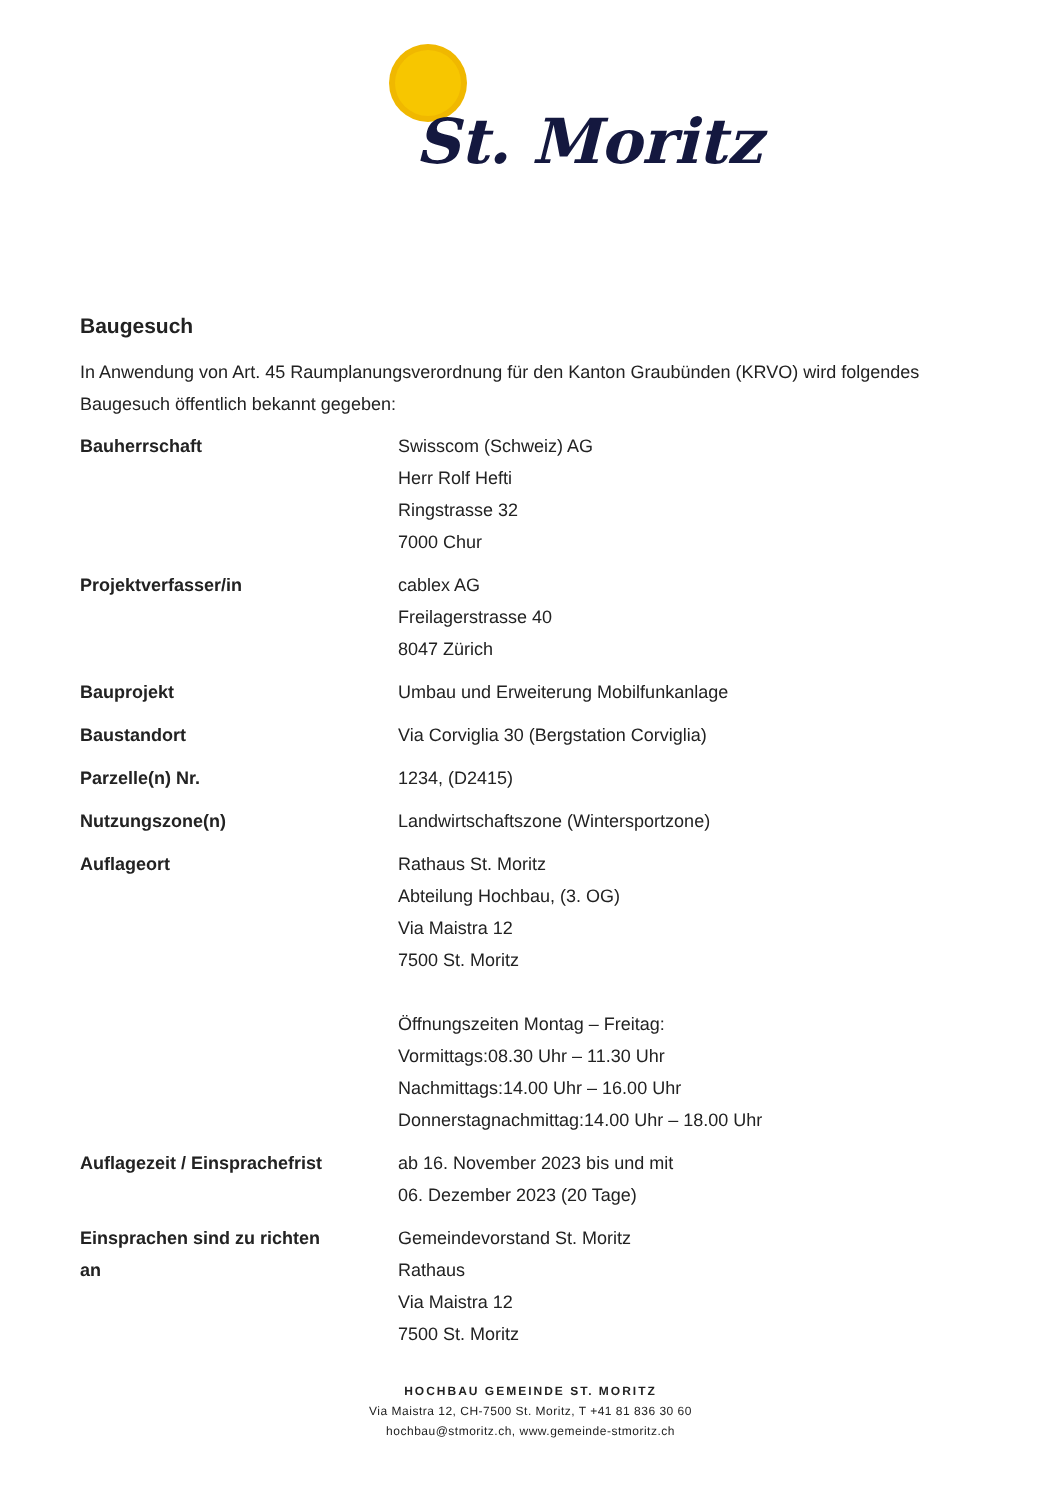St. Moritz
Baugesuch
In Anwendung von Art. 45 Raumplanungsverordnung für den Kanton Graubünden (KRVO) wird folgendes Baugesuch öffentlich bekannt gegeben:
| Bauherrschaft | Swisscom (Schweiz) AG Herr Rolf Hefti Ringstrasse 32 7000 Chur |
| Projektverfasser/in | cablex AG Freilagerstrasse 40 8047 Zürich |
| Bauprojekt | Umbau und Erweiterung Mobilfunkanlage |
| Baustandort | Via Corviglia 30 (Bergstation Corviglia) |
| Parzelle(n) Nr. | 1234, (D2415) |
| Nutzungszone(n) | Landwirtschaftszone (Wintersportzone) |
| Auflageort | Rathaus St. Moritz Abteilung Hochbau, (3. OG) Via Maistra 12 7500 St. Moritz Öffnungszeiten Montag – Freitag: Vormittags:08.30 Uhr – 11.30 Uhr Nachmittags:14.00 Uhr – 16.00 Uhr Donnerstagnachmittag:14.00 Uhr – 18.00 Uhr |
| Auflagezeit / Einsprachefrist | ab 16. November 2023 bis und mit 06. Dezember 2023 (20 Tage) |
| Einsprachen sind zu richten an | Gemeindevorstand St. Moritz Rathaus Via Maistra 12 7500 St. Moritz |
HOCHBAU GEMEINDE ST. MORITZ
Via Maistra 12, CH-7500 St. Moritz, T +41 81 836 30 60
hochbau@stmoritz.ch, www.gemeinde-stmoritz.ch